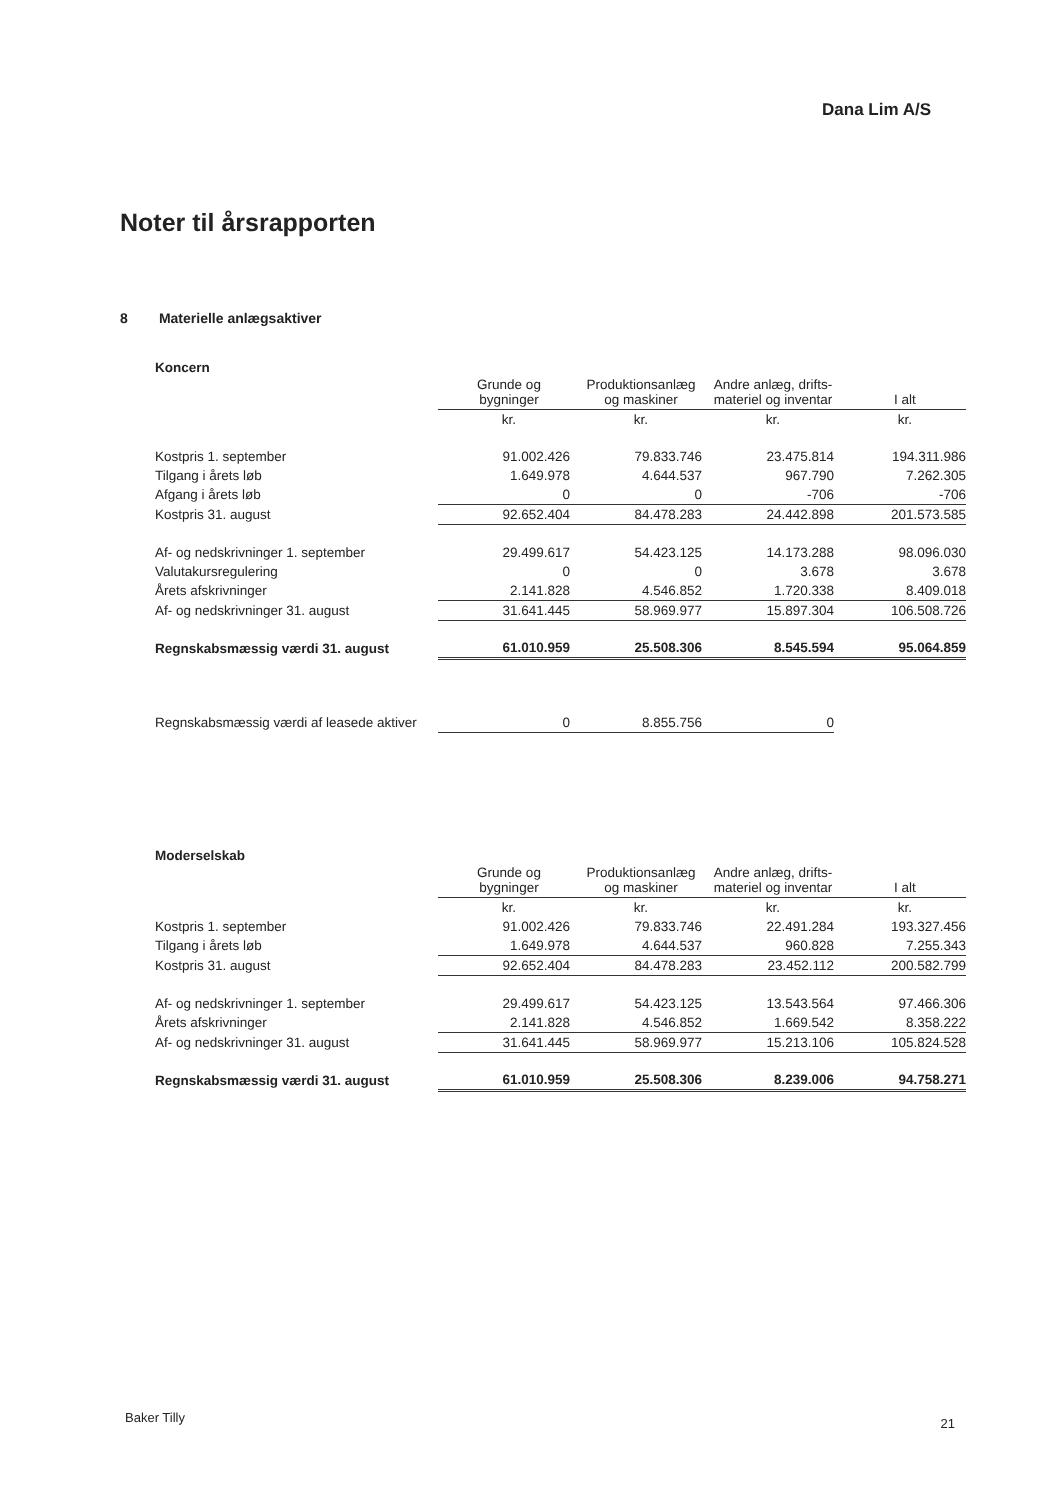Dana Lim A/S
Noter til årsrapporten
8 Materielle anlægsaktiver
Koncern
| | Grunde og bygninger | Produktionsanlæg og maskiner | Andre anlæg, drifts-materiel og inventar | I alt |
| | kr. | kr. | kr. | kr. |
| Kostpris 1. september | 91.002.426 | 79.833.746 | 23.475.814 | 194.311.986 |
| Tilgang i årets løb | 1.649.978 | 4.644.537 | 967.790 | 7.262.305 |
| Afgang i årets løb | 0 | 0 | -706 | -706 |
| Kostpris 31. august | 92.652.404 | 84.478.283 | 24.442.898 | 201.573.585 |
| Af- og nedskrivninger 1. september | 29.499.617 | 54.423.125 | 14.173.288 | 98.096.030 |
| Valutakursregulering | 0 | 0 | 3.678 | 3.678 |
| Årets afskrivninger | 2.141.828 | 4.546.852 | 1.720.338 | 8.409.018 |
| Af- og nedskrivninger 31. august | 31.641.445 | 58.969.977 | 15.897.304 | 106.508.726 |
| Regnskabsmæssig værdi 31. august | 61.010.959 | 25.508.306 | 8.545.594 | 95.064.859 |
| Regnskabsmæssig værdi af leasede aktiver | 0 | 8.855.756 | 0 | |
Moderselskab
| | Grunde og bygninger | Produktionsanlæg og maskiner | Andre anlæg, drifts-materiel og inventar | I alt |
| | kr. | kr. | kr. | kr. |
| Kostpris 1. september | 91.002.426 | 79.833.746 | 22.491.284 | 193.327.456 |
| Tilgang i årets løb | 1.649.978 | 4.644.537 | 960.828 | 7.255.343 |
| Kostpris 31. august | 92.652.404 | 84.478.283 | 23.452.112 | 200.582.799 |
| Af- og nedskrivninger 1. september | 29.499.617 | 54.423.125 | 13.543.564 | 97.466.306 |
| Årets afskrivninger | 2.141.828 | 4.546.852 | 1.669.542 | 8.358.222 |
| Af- og nedskrivninger 31. august | 31.641.445 | 58.969.977 | 15.213.106 | 105.824.528 |
| Regnskabsmæssig værdi 31. august | 61.010.959 | 25.508.306 | 8.239.006 | 94.758.271 |
Baker Tilly 21